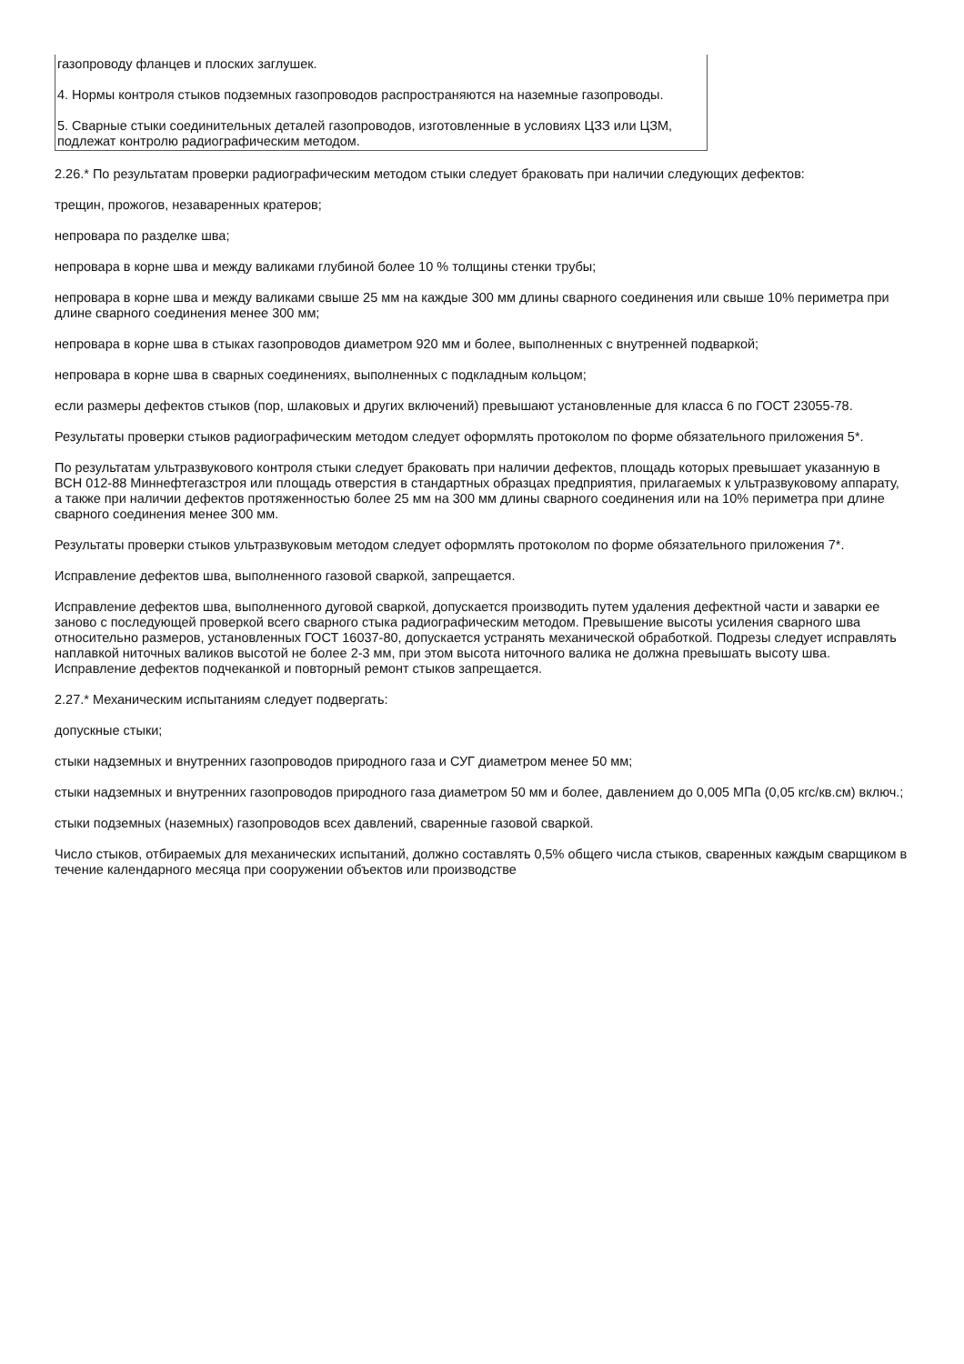| газопроводу фланцев и плоских заглушек. 4. Нормы контроля стыков подземных газопроводов распространяются на наземные газопроводы. 5. Сварные стыки соединительных деталей газопроводов, изготовленные в условиях ЦЗЗ или ЦЗМ, подлежат контролю радиографическим методом. |
2.26.* По результатам проверки радиографическим методом стыки следует браковать при наличии следующих дефектов:
трещин, прожогов, незаваренных кратеров;
непровара по разделке шва;
непровара в корне шва и между валиками глубиной более 10 % толщины стенки трубы;
непровара в корне шва и между валиками свыше 25 мм на каждые 300 мм длины сварного соединения или свыше 10% периметра при длине сварного соединения менее 300 мм;
непровара в корне шва в стыках газопроводов диаметром 920 мм и более, выполненных с внутренней подваркой;
непровара в корне шва в сварных соединениях, выполненных с подкладным кольцом;
если размеры дефектов стыков (пор, шлаковых и других включений) превышают установленные для класса 6 по ГОСТ 23055-78.
Результаты проверки стыков радиографическим методом следует оформлять протоколом по форме обязательного приложения 5*.
По результатам ультразвукового контроля стыки следует браковать при наличии дефектов, площадь которых превышает указанную в ВСН 012-88 Миннефтегазстроя или площадь отверстия в стандартных образцах предприятия, прилагаемых к ультразвуковому аппарату, а также при наличии дефектов протяженностью более 25 мм на 300 мм длины сварного соединения или на 10% периметра при длине сварного соединения менее 300 мм.
Результаты проверки стыков ультразвуковым методом следует оформлять протоколом по форме обязательного приложения 7*.
Исправление дефектов шва, выполненного газовой сваркой, запрещается.
Исправление дефектов шва, выполненного дуговой сваркой, допускается производить путем удаления дефектной части и заварки ее заново с последующей проверкой всего сварного стыка радиографическим методом. Превышение высоты усиления сварного шва относительно размеров, установленных ГОСТ 16037-80, допускается устранять механической обработкой. Подрезы следует исправлять наплавкой ниточных валиков высотой не более 2-3 мм, при этом высота ниточного валика не должна превышать высоту шва. Исправление дефектов подчеканкой и повторный ремонт стыков запрещается.
2.27.* Механическим испытаниям следует подвергать:
допускные стыки;
стыки надземных и внутренних газопроводов природного газа и СУГ диаметром менее 50 мм;
стыки надземных и внутренних газопроводов природного газа диаметром 50 мм и более, давлением до 0,005 МПа (0,05 кгс/кв.см) включ.;
стыки подземных (наземных) газопроводов всех давлений, сваренные газовой сваркой.
Число стыков, отбираемых для механических испытаний, должно составлять 0,5% общего числа стыков, сваренных каждым сварщиком в течение календарного месяца при сооружении объектов или производстве